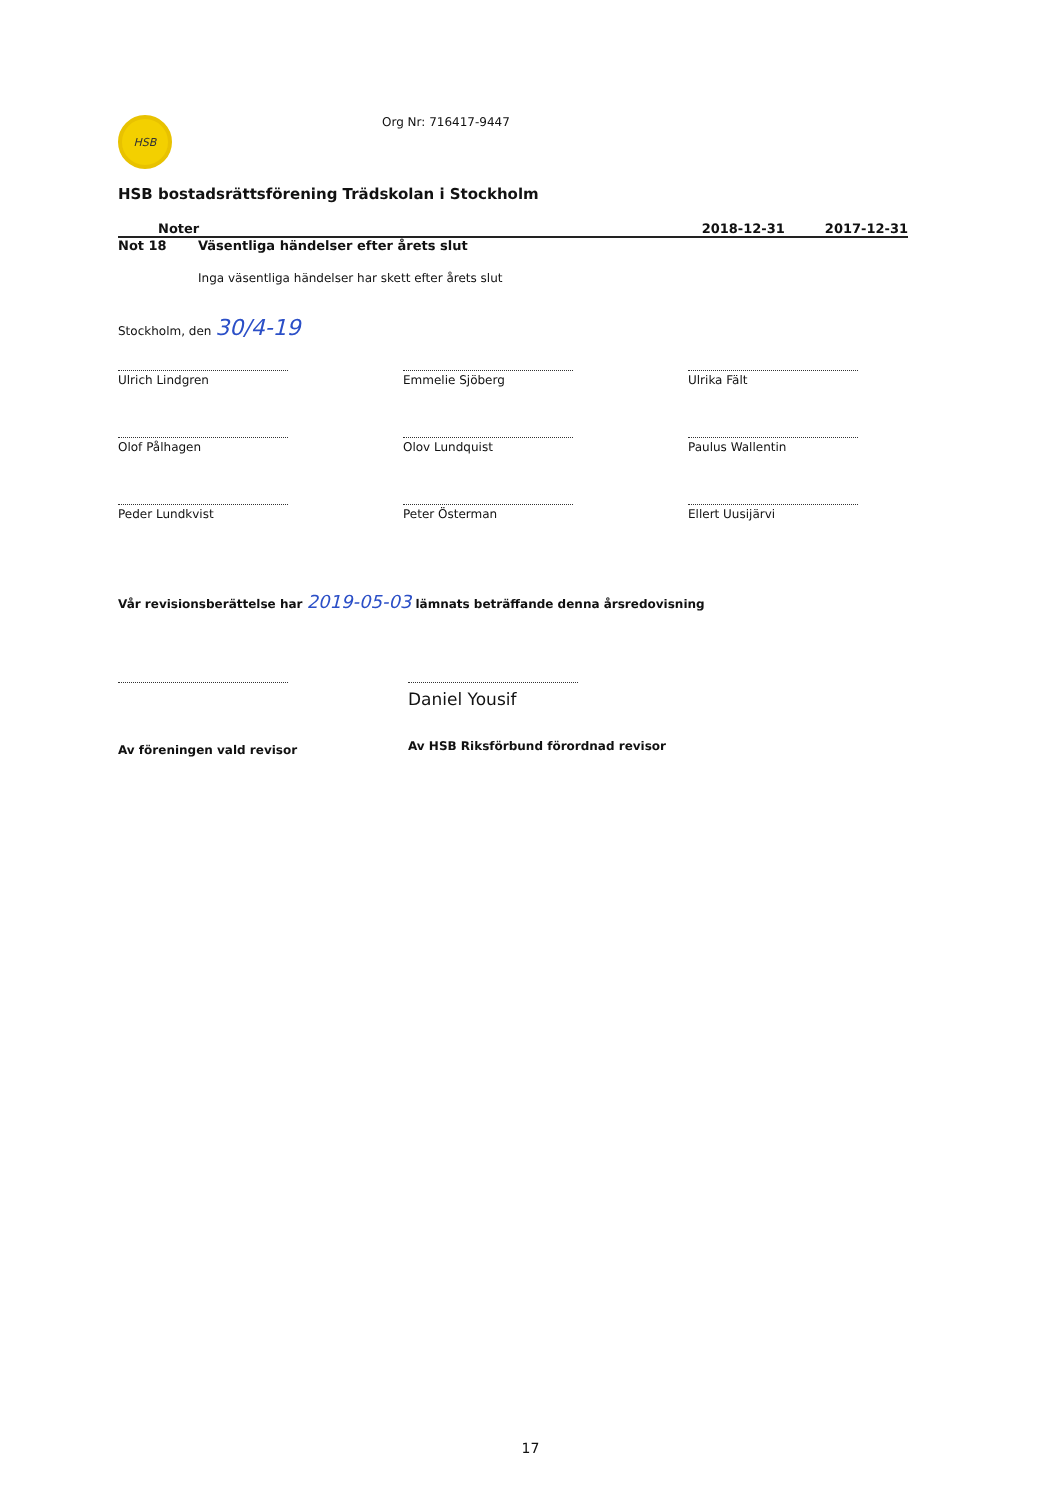HSB
Org Nr: 716417-9447
HSB bostadsrättsförening Trädskolan i Stockholm
Noter 2018-12-31 2017-12-31
Not 18 Väsentliga händelser efter årets slut
Inga väsentliga händelser har skett efter årets slut
Stockholm, den 30/4-19
Ulrich Lindgren
Emmelie Sjöberg
Ulrika Fält
Olof Pålhagen
Olov Lundquist
Paulus Wallentin
Peder Lundkvist
Peter Österman
Ellert Uusijärvi
Vår revisionsberättelse har 2019-05-03 lämnats beträffande denna årsredovisning
Av föreningen vald revisor
Daniel Yousif
Av HSB Riksförbund förordnad revisor
17